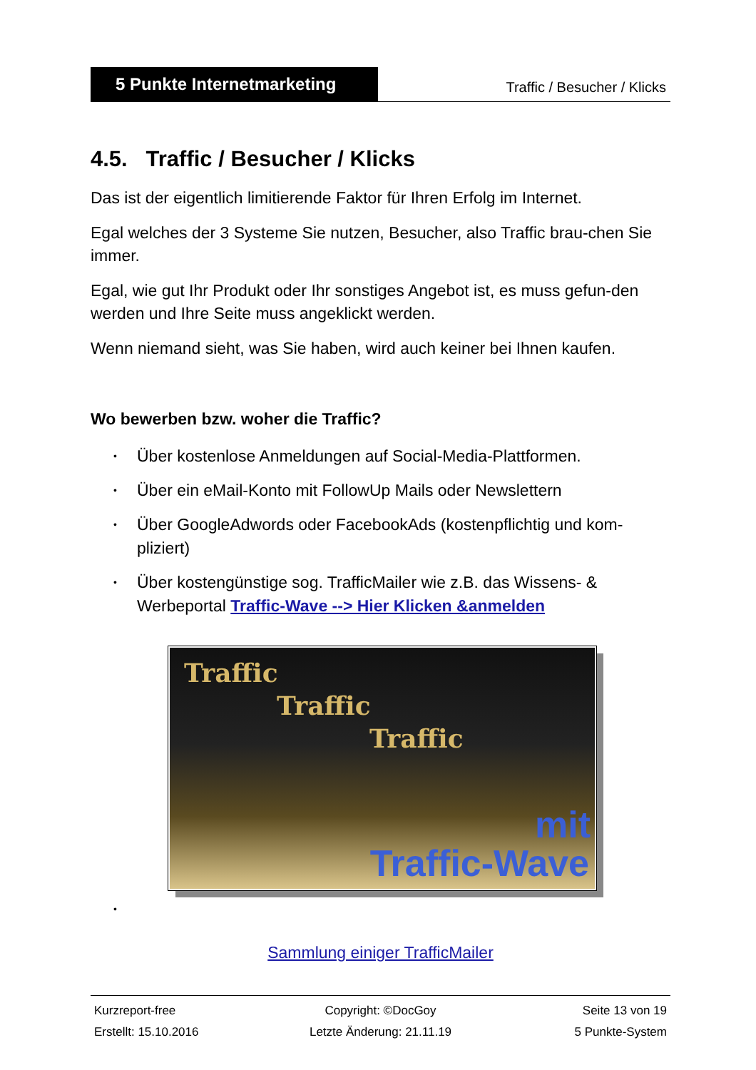5 Punkte Internetmarketing
Traffic / Besucher / Klicks
4.5. Traffic / Besucher / Klicks
Das ist der eigentlich limitierende Faktor für Ihren Erfolg im Internet.
Egal welches der 3 Systeme Sie nutzen, Besucher, also Traffic brau-chen Sie immer.
Egal, wie gut Ihr Produkt oder Ihr sonstiges Angebot ist, es muss gefun-den werden und Ihre Seite muss angeklickt werden.
Wenn niemand sieht, was Sie haben, wird auch keiner bei Ihnen kaufen.
Wo bewerben bzw. woher die Traffic?
• Über kostenlose Anmeldungen auf Social-Media-Plattformen.
• Über ein eMail-Konto mit FollowUp Mails oder Newslettern
• Über GoogleAdwords oder FacebookAds (kostenpflichtig und kom-pliziert)
• Über kostengünstige sog. TrafficMailer wie z.B. das Wissens- & Werbeportal Traffic-Wave --> Hier Klicken &anmelden
Traffic
Traffic
Traffic
mit
Traffic-Wave
•
Sammlung einiger TrafficMailer
Kurzreport-free
Copyright: ©DocGoy
Seite 13 von 19
Erstellt: 15.10.2016
Letzte Änderung: 21.11.19
5 Punkte-System